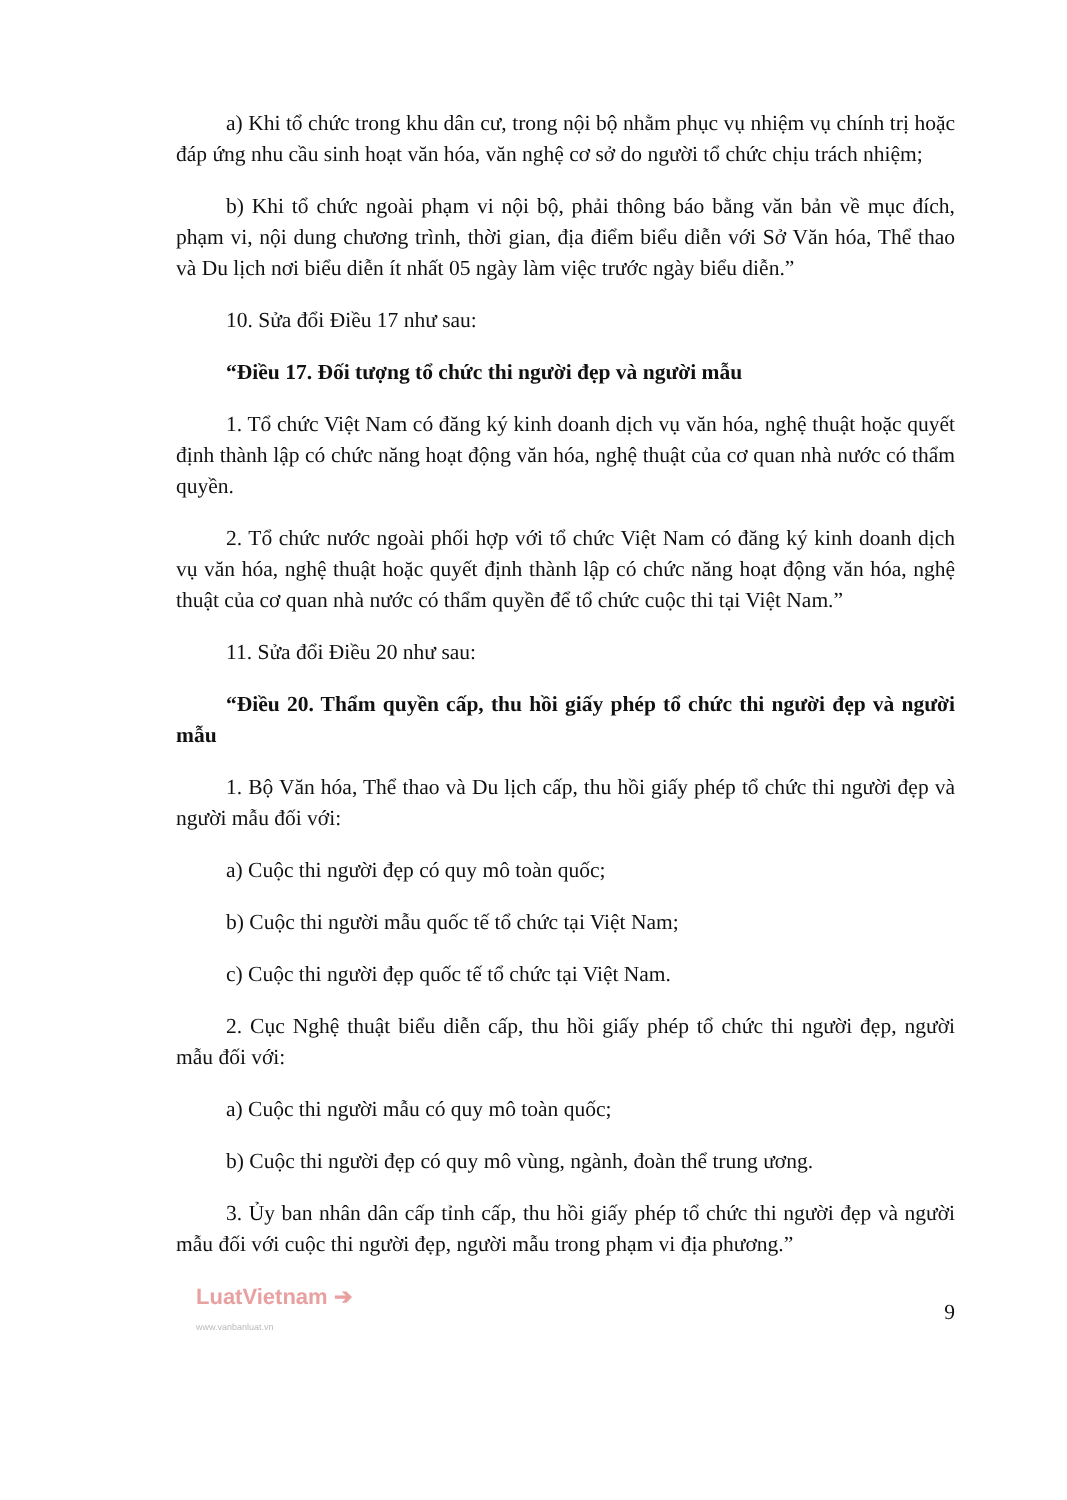a) Khi tổ chức trong khu dân cư, trong nội bộ nhằm phục vụ nhiệm vụ chính trị hoặc đáp ứng nhu cầu sinh hoạt văn hóa, văn nghệ cơ sở do người tổ chức chịu trách nhiệm;
b) Khi tổ chức ngoài phạm vi nội bộ, phải thông báo bằng văn bản về mục đích, phạm vi, nội dung chương trình, thời gian, địa điểm biểu diễn với Sở Văn hóa, Thể thao và Du lịch nơi biểu diễn ít nhất 05 ngày làm việc trước ngày biểu diễn.”
10. Sửa đổi Điều 17 như sau:
“Điều 17. Đối tượng tổ chức thi người đẹp và người mẫu
1. Tổ chức Việt Nam có đăng ký kinh doanh dịch vụ văn hóa, nghệ thuật hoặc quyết định thành lập có chức năng hoạt động văn hóa, nghệ thuật của cơ quan nhà nước có thẩm quyền.
2. Tổ chức nước ngoài phối hợp với tổ chức Việt Nam có đăng ký kinh doanh dịch vụ văn hóa, nghệ thuật hoặc quyết định thành lập có chức năng hoạt động văn hóa, nghệ thuật của cơ quan nhà nước có thẩm quyền để tổ chức cuộc thi tại Việt Nam.”
11. Sửa đổi Điều 20 như sau:
“Điều 20. Thẩm quyền cấp, thu hồi giấy phép tổ chức thi người đẹp và người mẫu
1. Bộ Văn hóa, Thể thao và Du lịch cấp, thu hồi giấy phép tổ chức thi người đẹp và người mẫu đối với:
a) Cuộc thi người đẹp có quy mô toàn quốc;
b) Cuộc thi người mẫu quốc tế tổ chức tại Việt Nam;
c) Cuộc thi người đẹp quốc tế tổ chức tại Việt Nam.
2. Cục Nghệ thuật biểu diễn cấp, thu hồi giấy phép tổ chức thi người đẹp, người mẫu đối với:
a) Cuộc thi người mẫu có quy mô toàn quốc;
b) Cuộc thi người đẹp có quy mô vùng, ngành, đoàn thể trung ương.
3. Ủy ban nhân dân cấp tỉnh cấp, thu hồi giấy phép tổ chức thi người đẹp và người mẫu đối với cuộc thi người đẹp, người mẫu trong phạm vi địa phương.”
LuatVietnam ➔
www.vanbanluat.vn
9